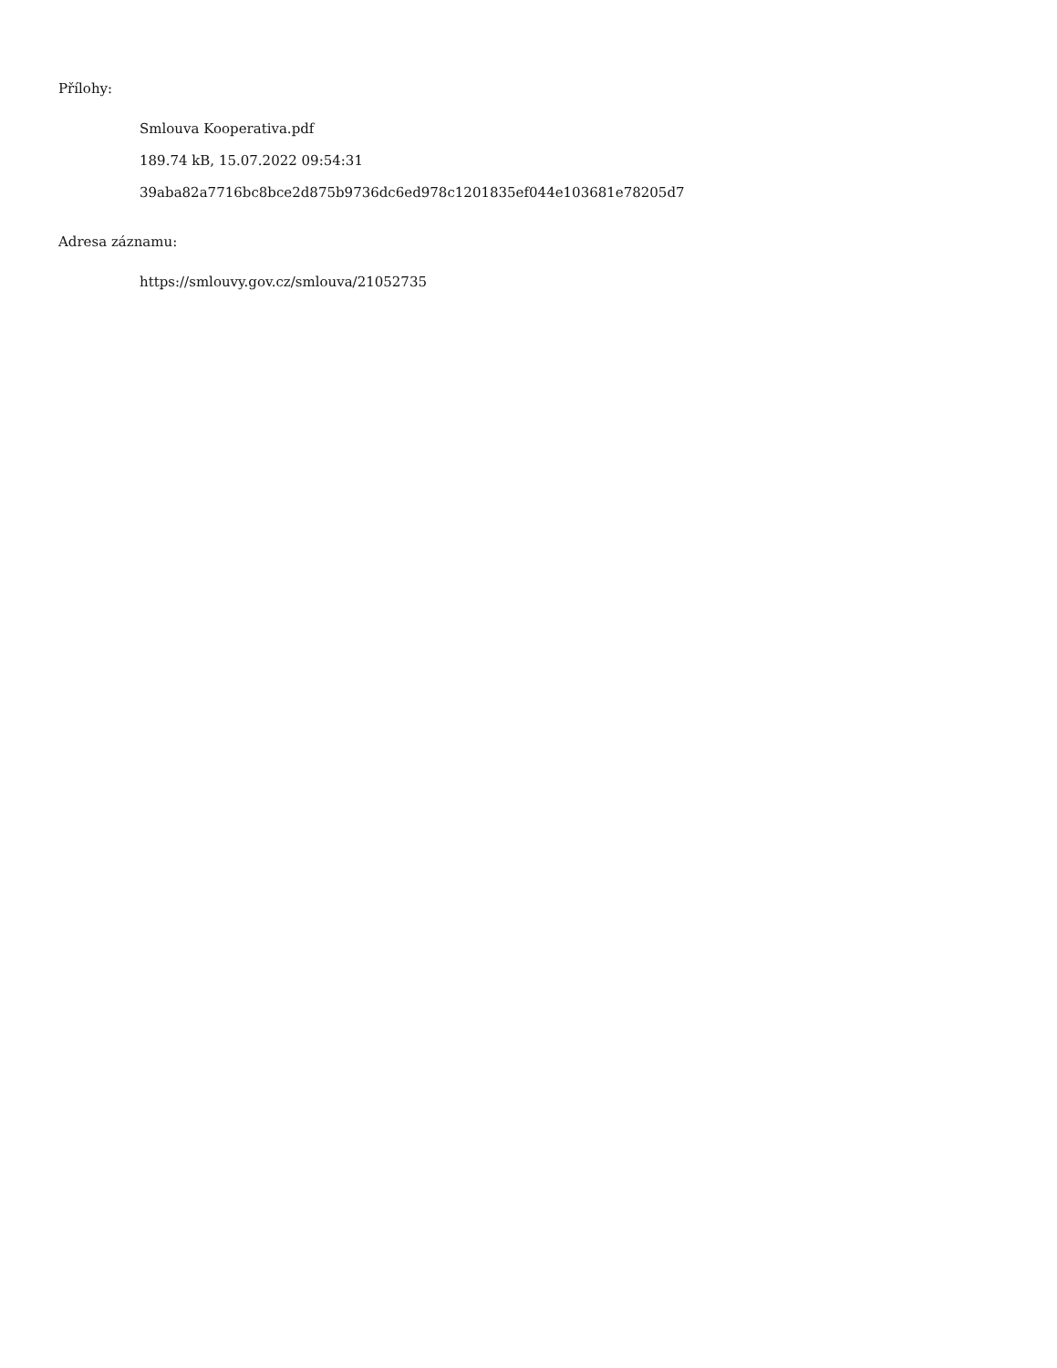Přílohy:
Smlouva Kooperativa.pdf
189.74 kB, 15.07.2022 09:54:31
39aba82a7716bc8bce2d875b9736dc6ed978c1201835ef044e103681e78205d7
Adresa záznamu:
https://smlouvy.gov.cz/smlouva/21052735